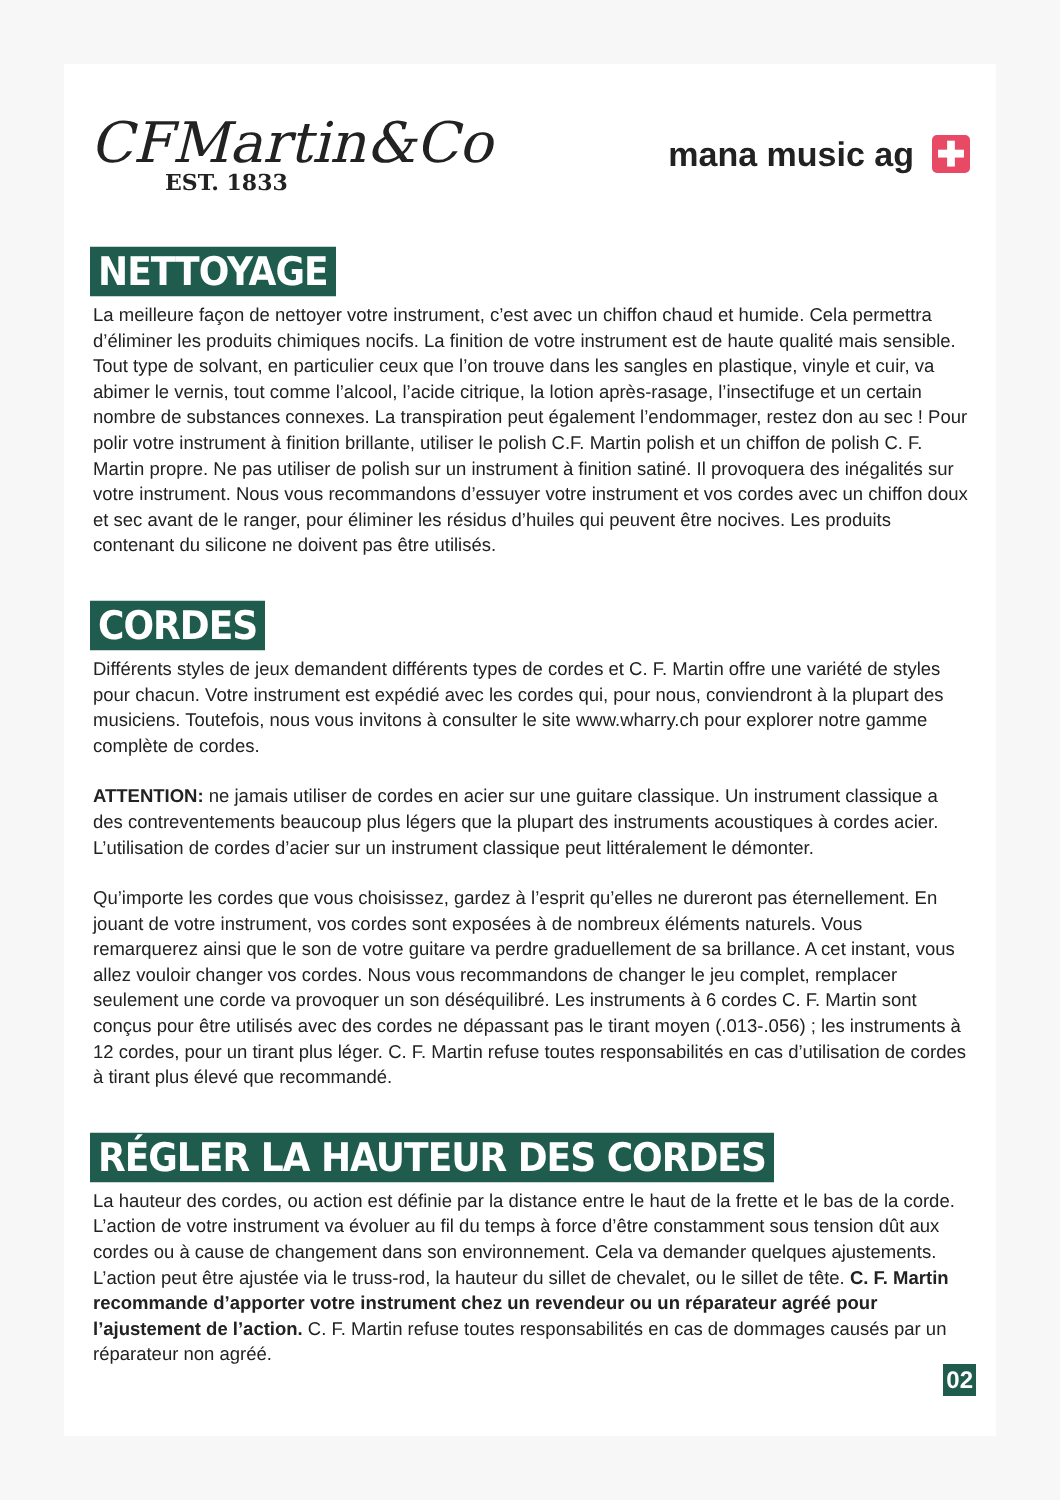CFMartin&Co
EST. 1833
mana music ag ✚
NETTOYAGE
La meilleure façon de nettoyer votre instrument, c’est avec un chiffon chaud et humide. Cela permettra d’éliminer les produits chimiques nocifs. La finition de votre instrument est de haute qualité mais sensible. Tout type de solvant, en particulier ceux que l’on trouve dans les sangles en plastique, vinyle et cuir, va abimer le vernis, tout comme l’alcool, l’acide citrique, la lotion après-rasage, l’insectifuge et un certain nombre de substances connexes. La transpiration peut également l’endommager, restez don au sec ! Pour polir votre instrument à finition brillante, utiliser le polish C.F. Martin polish et un chiffon de polish C. F. Martin propre. Ne pas utiliser de polish sur un instrument à finition satiné. Il provoquera des inégalités sur votre instrument. Nous vous recommandons d’essuyer votre instrument et vos cordes avec un chiffon doux et sec avant de le ranger, pour éliminer les résidus d’huiles qui peuvent être nocives. Les produits contenant du silicone ne doivent pas être utilisés.
CORDES
Différents styles de jeux demandent différents types de cordes et C. F. Martin offre une variété de styles pour chacun. Votre instrument est expédié avec les cordes qui, pour nous, conviendront à la plupart des musiciens. Toutefois, nous vous invitons à consulter le site www.wharry.ch pour explorer notre gamme complète de cordes.
ATTENTION: ne jamais utiliser de cordes en acier sur une guitare classique. Un instrument classique a des contreventements beaucoup plus légers que la plupart des instruments acoustiques à cordes acier. L’utilisation de cordes d’acier sur un instrument classique peut littéralement le démonter.
Qu’importe les cordes que vous choisissez, gardez à l’esprit qu’elles ne dureront pas éternellement. En jouant de votre instrument, vos cordes sont exposées à de nombreux éléments naturels. Vous remarquerez ainsi que le son de votre guitare va perdre graduellement de sa brillance. A cet instant, vous allez vouloir changer vos cordes. Nous vous recommandons de changer le jeu complet, remplacer seulement une corde va provoquer un son déséquilibré. Les instruments à 6 cordes C. F. Martin sont conçus pour être utilisés avec des cordes ne dépassant pas le tirant moyen (.013-.056) ; les instruments à 12 cordes, pour un tirant plus léger. C. F. Martin refuse toutes responsabilités en cas d’utilisation de cordes à tirant plus élevé que recommandé.
RÉGLER LA HAUTEUR DES CORDES
La hauteur des cordes, ou action est définie par la distance entre le haut de la frette et le bas de la corde. L’action de votre instrument va évoluer au fil du temps à force d’être constamment sous tension dût aux cordes ou à cause de changement dans son environnement. Cela va demander quelques ajustements. L’action peut être ajustée via le truss-rod, la hauteur du sillet de chevalet, ou le sillet de tête. C. F. Martin recommande d’apporter votre instrument chez un revendeur ou un réparateur agréé pour l’ajustement de l’action. C. F. Martin refuse toutes responsabilités en cas de dommages causés par un réparateur non agréé.
02